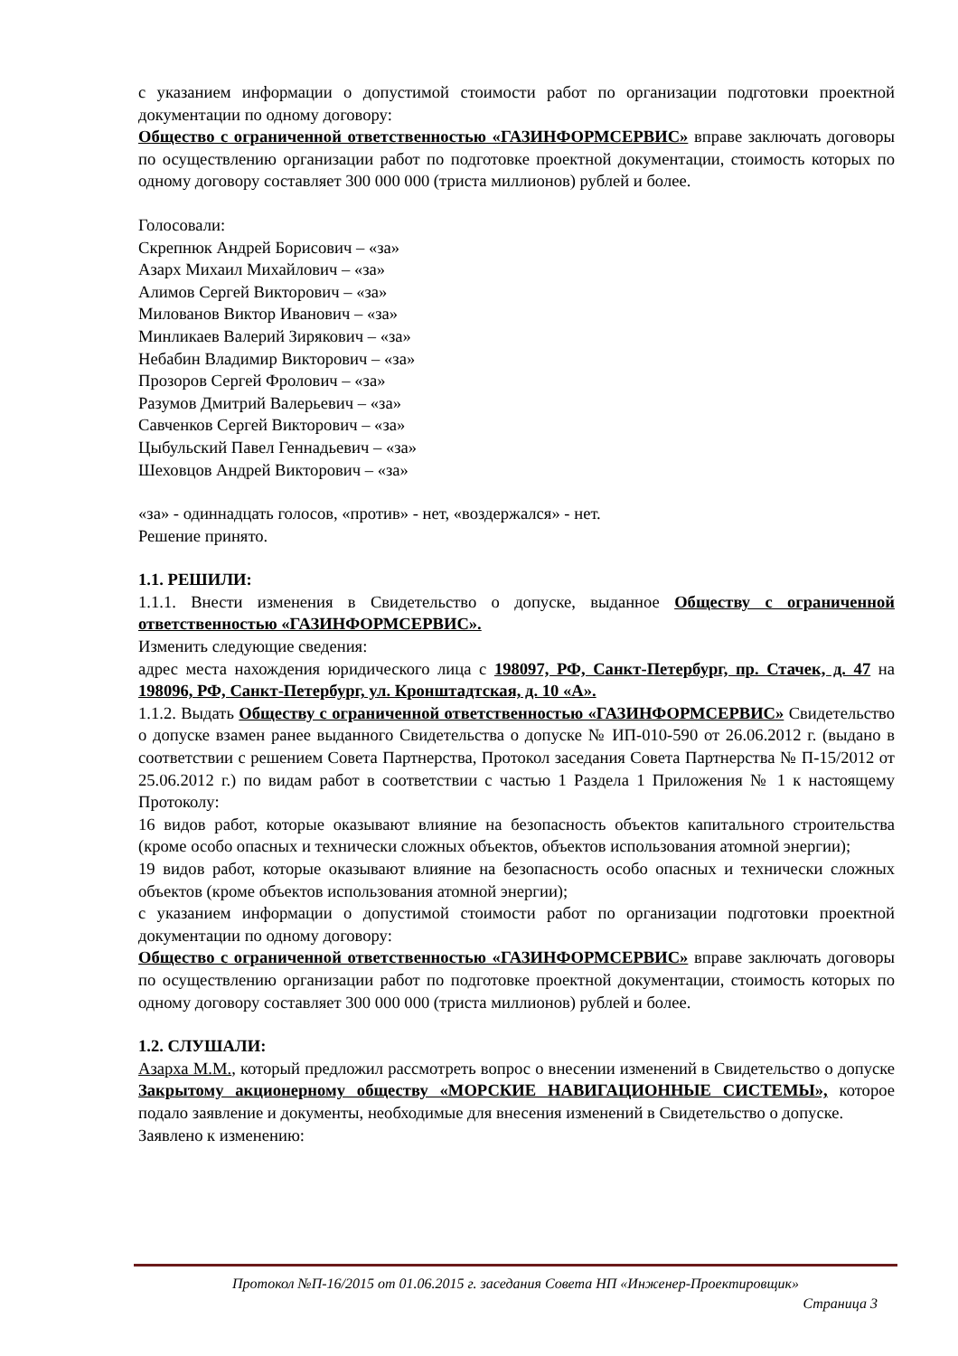с указанием информации о допустимой стоимости работ по организации подготовки проектной документации по одному договору:
Общество с ограниченной ответственностью «ГАЗИНФОРМСЕРВИС» вправе заключать договоры по осуществлению организации работ по подготовке проектной документации, стоимость которых по одному договору составляет 300 000 000 (триста миллионов) рублей и более.
Голосовали:
Скрепнюк Андрей Борисович – «за»
Азарх Михаил Михайлович – «за»
Алимов Сергей Викторович – «за»
Милованов Виктор Иванович – «за»
Минликаев Валерий Зирякович – «за»
Небабин Владимир Викторович – «за»
Прозоров Сергей Фролович – «за»
Разумов Дмитрий Валерьевич – «за»
Савченков Сергей Викторович – «за»
Цыбульский Павел Геннадьевич – «за»
Шеховцов Андрей Викторович – «за»
«за» - одиннадцать голосов, «против» - нет, «воздержался» - нет.
Решение принято.
1.1. РЕШИЛИ:
1.1.1. Внести изменения в Свидетельство о допуске, выданное Обществу с ограниченной ответственностью «ГАЗИНФОРМСЕРВИС».
Изменить следующие сведения:
адрес места нахождения юридического лица с 198097, РФ, Санкт-Петербург, пр. Стачек, д. 47 на 198096, РФ, Санкт-Петербург, ул. Кронштадтская, д. 10 «А».
1.1.2. Выдать Обществу с ограниченной ответственностью «ГАЗИНФОРМСЕРВИС» Свидетельство о допуске взамен ранее выданного Свидетельства о допуске № ИП-010-590 от 26.06.2012 г. (выдано в соответствии с решением Совета Партнерства, Протокол заседания Совета Партнерства № П-15/2012 от 25.06.2012 г.) по видам работ в соответствии с частью 1 Раздела 1 Приложения № 1 к настоящему Протоколу:
16 видов работ, которые оказывают влияние на безопасность объектов капитального строительства (кроме особо опасных и технически сложных объектов, объектов использования атомной энергии);
19 видов работ, которые оказывают влияние на безопасность особо опасных и технически сложных объектов (кроме объектов использования атомной энергии);
с указанием информации о допустимой стоимости работ по организации подготовки проектной документации по одному договору:
Общество с ограниченной ответственностью «ГАЗИНФОРМСЕРВИС» вправе заключать договоры по осуществлению организации работ по подготовке проектной документации, стоимость которых по одному договору составляет 300 000 000 (триста миллионов) рублей и более.
1.2. СЛУШАЛИ:
Азарха М.М., который предложил рассмотреть вопрос о внесении изменений в Свидетельство о допуске Закрытому акционерному обществу «МОРСКИЕ НАВИГАЦИОННЫЕ СИСТЕМЫ», которое подало заявление и документы, необходимые для внесения изменений в Свидетельство о допуске.
Заявлено к изменению:
Протокол №П-16/2015 от 01.06.2015 г. заседания Совета НП «Инженер-Проектировщик»
Страница 3